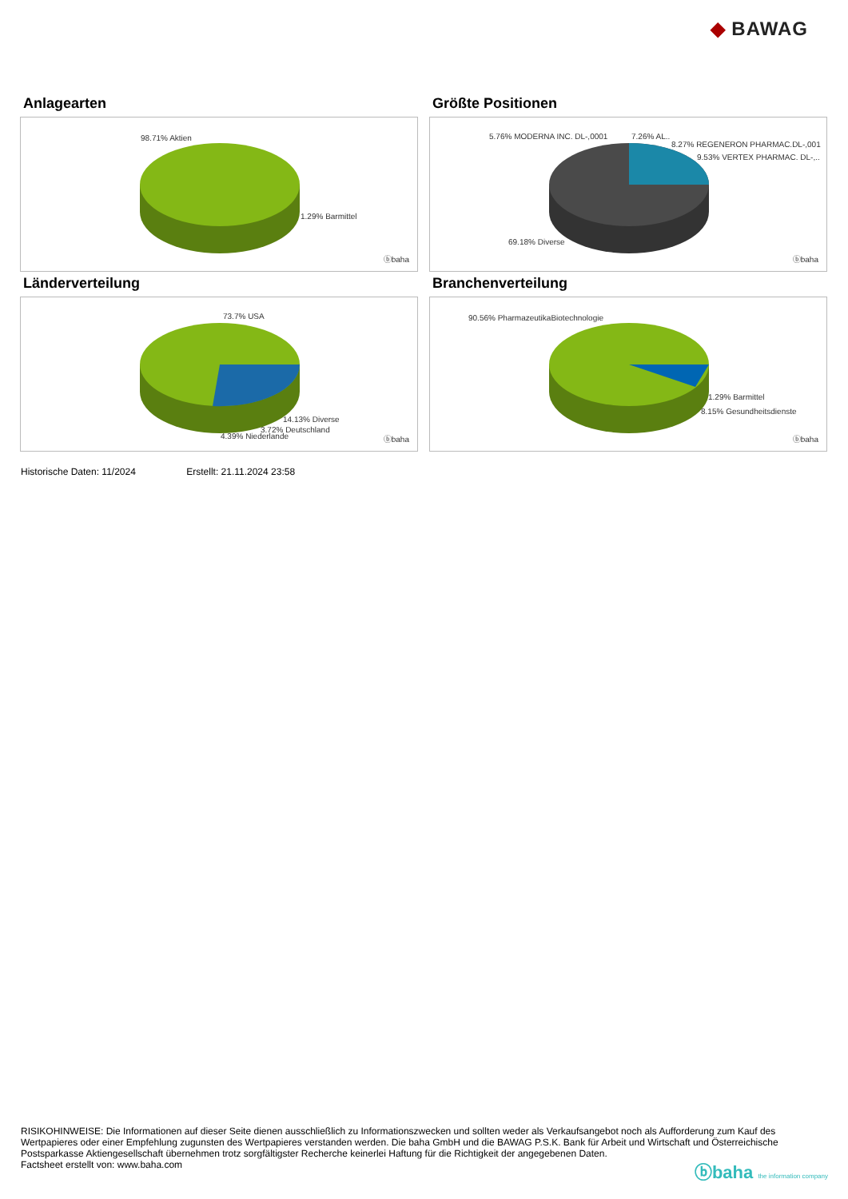◆ BAWAG
Anlagearten
98.71% Aktien
1.29% Barmittel
ⓑbaha
Größte Positionen
5.76% MODERNA INC. DL-,0001 7.26% AL..
8.27% REGENERON PHARMAC.DL-,001
9.53% VERTEX PHARMAC. DL-,..
69.18% Diverse
ⓑbaha
Länderverteilung
73.7% USA
14.13% Diverse
3.72% Deutschland
4.39% Niederlande ⓑbaha
Branchenverteilung
90.56% PharmazeutikaBiotechnologie
1.29% Barmittel
8.15% Gesundheitsdienste
ⓑbaha
Historische Daten: 11/2024 Erstellt: 21.11.2024 23:58
RISIKOHINWEISE: Die Informationen auf dieser Seite dienen ausschließlich zu Informationszwecken und sollten weder als Verkaufsangebot noch als Aufforderung zum Kauf des Wertpapieres oder einer Empfehlung zugunsten des Wertpapieres verstanden werden. Die baha GmbH und die BAWAG P.S.K. Bank für Arbeit und Wirtschaft und Österreichische Postsparkasse Aktiengesellschaft übernehmen trotz sorgfältigster Recherche keinerlei Haftung für die Richtigkeit der angegebenen Daten.
Factsheet erstellt von: www.baha.com
ⓑbaha the information company